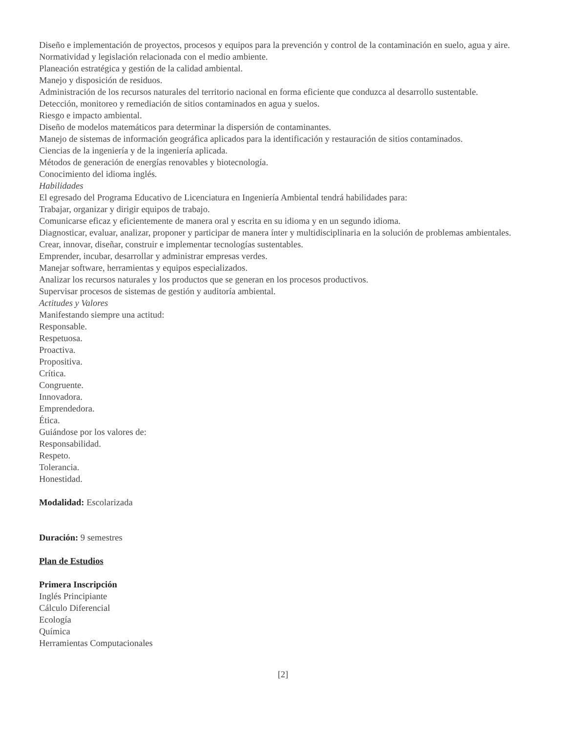Diseño e implementación de proyectos, procesos y equipos para la prevención y control de la contaminación en suelo, agua y aire.
Normatividad y legislación relacionada con el medio ambiente.
Planeación estratégica y gestión de la calidad ambiental.
Manejo y disposición de residuos.
Administración de los recursos naturales del territorio nacional en forma eficiente que conduzca al desarrollo sustentable.
Detección, monitoreo y remediación de sitios contaminados en agua y suelos.
Riesgo e impacto ambiental.
Diseño de modelos matemáticos para determinar la dispersión de contaminantes.
Manejo de sistemas de información geográfica aplicados para la identificación y restauración de sitios contaminados.
Ciencias de la ingeniería y de la ingeniería aplicada.
Métodos de generación de energías renovables y biotecnología.
Conocimiento del idioma inglés.
Habilidades
El egresado del Programa Educativo de Licenciatura en Ingeniería Ambiental tendrá habilidades para:
Trabajar, organizar y dirigir equipos de trabajo.
Comunicarse eficaz y eficientemente de manera oral y escrita en su idioma y en un segundo idioma.
Diagnosticar, evaluar, analizar, proponer y participar de manera ínter y multidisciplinaria en la solución de problemas ambientales.
Crear, innovar, diseñar, construir e implementar tecnologías sustentables.
Emprender, incubar, desarrollar y administrar empresas verdes.
Manejar software, herramientas y equipos especializados.
Analizar los recursos naturales y los productos que se generan en los procesos productivos.
Supervisar procesos de sistemas de gestión y auditoría ambiental.
Actitudes y Valores
Manifestando siempre una actitud:
Responsable.
Respetuosa.
Proactiva.
Propositiva.
Crítica.
Congruente.
Innovadora.
Emprendedora.
Ética.
Guiándose por los valores de:
Responsabilidad.
Respeto.
Tolerancia.
Honestidad.
Modalidad: Escolarizada
Duración: 9 semestres
Plan de Estudios
Primera Inscripción
Inglés Principiante
Cálculo Diferencial
Ecología
Química
Herramientas Computacionales
[2]